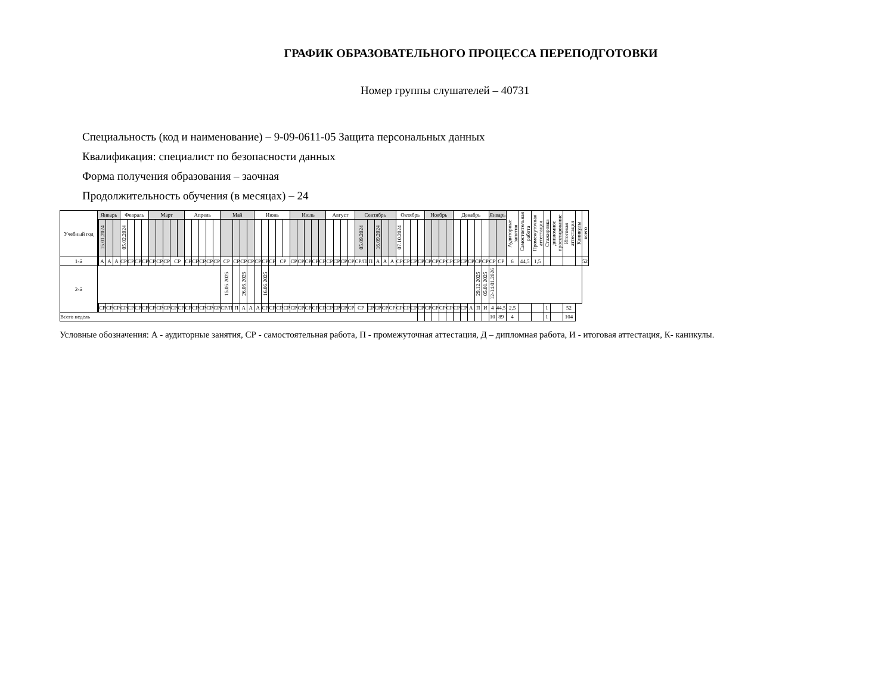ГРАФИК ОБРАЗОВАТЕЛЬНОГО ПРОЦЕССА ПЕРЕПОДГОТОВКИ
Номер группы слушателей – 40731
Специальность (код и наименование) – 9-09-0611-05 Защита персональных данных
Квалификация: специалист по безопасности данных
Форма получения образования – заочная
Продолжительность обучения (в месяцах) – 24
| Учебный год | Январь | | | | | Февраль | | | | Март | | | | | Апрель | | | | | Май | | | | Июнь | | | | | Июль | | | | | Август | | | | Сентябрь | | | | | Октябрь | | | | Ноябрь | | | | Декабрь | | | | | Январь | | Аудиторные занятия | Самостоятельная работа | Промежуточная аттестация | Стажировка | дипломное проектирование | Итоговая аттестация | Каникулы | всего |
| --- | --- | --- | --- | --- | --- | --- | --- | --- | --- | --- | --- | --- | --- | --- | --- | --- | --- | --- | --- | --- | --- | --- | --- | --- | --- | --- | --- | --- | --- | --- | --- | --- | --- | --- | --- | --- | --- | --- | --- | --- | --- | --- | --- | --- | --- | --- | --- | --- | --- | --- | --- | --- | --- | --- | --- | --- | --- | --- | --- | --- | --- | --- | --- | --- | --- |
| | | | 15.01.2024 | | | 05.02.2024 | | | | | | | | | | | | | | | | | | | | | | | | | | | | | | | | 05.09.2024 | | 16.09.2024 | | | 07.10.2024 | | | | | | | | | | | | | | | | | | | | | | |
| 1-й | | | А | А | А | СР | СР | СР | СР | СР | СР | СР | СР | | СР | СР | СР | СР | СР | СР | СР | СР | СР | СР | СР | СР | СР | | СР | СР | СР | СР | СР | СР | СР | СР | СР | СР/П | П | А | А | А | СР | СР | СР | СР | СР | СР | СР | СР | СР | СР | СР | СР | СР | СР | СР | 6 | 44,5 | 1,5 | | | | | 52 |
| 2-й | | | | | | | | | | | | | | | | | | | | 15.05.2025 | | 26.05.2025 | | | 16.06.2025 | | | | | | | | | | | | | | | | | | | | | | | | | | | | | 29.12.2025 | 05.01.2025 | 12-14.01.2026 | | | | | | | | | |
| | | | СР | СР | СР | СР | СР | СР | СР | СР | СР | СР | СР | СР | СР | СР | СР | СР | СР | СР/П | П | А | А | А | СР | СР | СР | СР | СР | СР | СР | СР | СР | СР | СР | СР | СР | СР | СР | СР | СР | СР | СР | СР | СР | СР | СР | СР | СР | СР | СР | СР | А | П | И | 4 | 44,5 | 2,5 | | | 1 | | 52 | | |
| Всего недель | | | | | | | | | | | | | | | | | | | | | | | | | | | | | | | | | | | | | | | | | | | | | | | | | | | | | | | | 10 | 89 | 4 | | | 1 | | 104 | | |
Условные обозначения: А - аудиторные занятия, СР - самостоятельная работа, П - промежуточная аттестация, Д – дипломная работа, И - итоговая аттестация, К- каникулы.